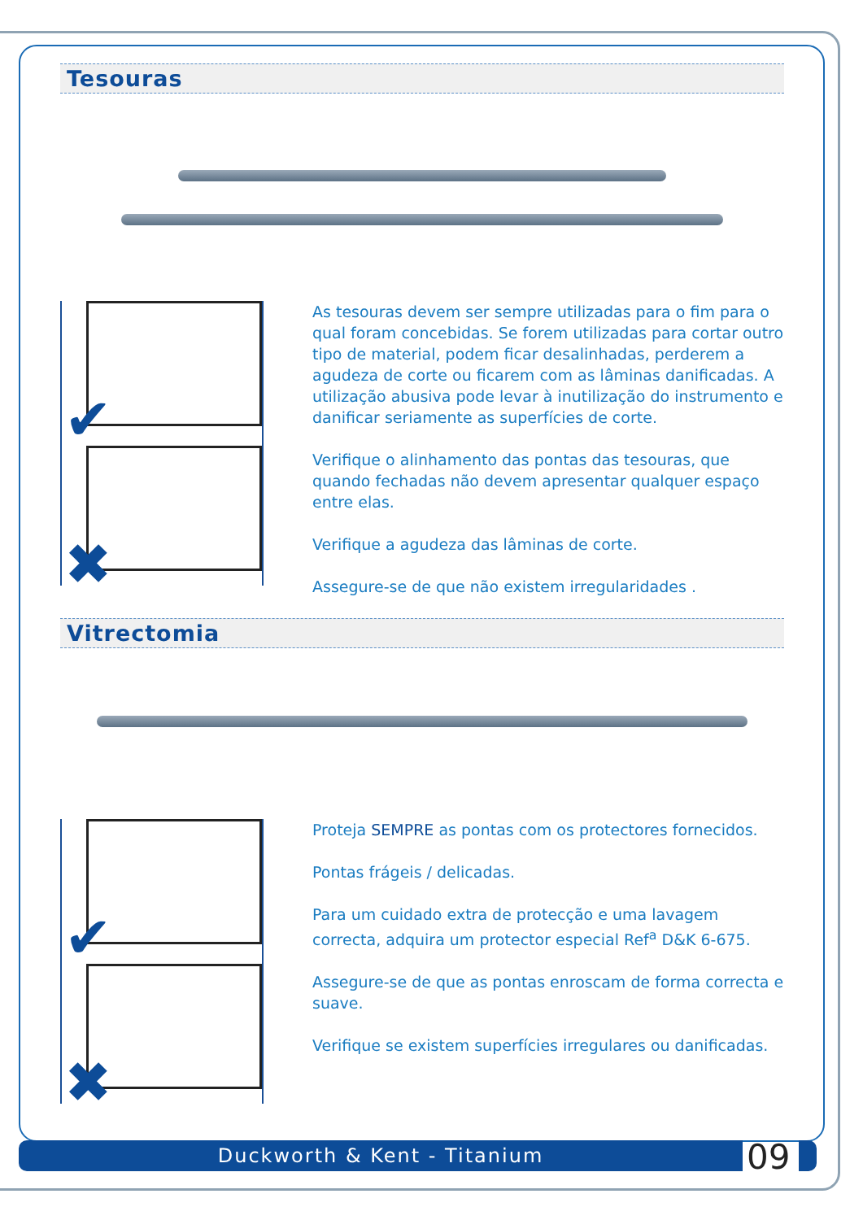Tesouras
✔
✖
As tesouras devem ser sempre utilizadas para o fim para o qual foram concebidas. Se forem utilizadas para cortar outro tipo de material, podem ficar desalinhadas, perderem a agudeza de corte ou ficarem com as lâminas danificadas. A utilização abusiva pode levar à inutilização do instrumento e danificar seriamente as superfícies de corte.
Verifique o alinhamento das pontas das tesouras, que quando fechadas não devem apresentar qualquer espaço entre elas.
Verifique a agudeza das lâminas de corte.
Assegure-se de que não existem irregularidades .
Vitrectomia
✔
✖
Proteja SEMPRE as pontas com os protectores fornecidos.
Pontas frágeis / delicadas.
Para um cuidado extra de protecção e uma lavagem correcta, adquira um protector especial Ref<sup>a</sup> D&K 6-675.
Assegure-se de que as pontas enroscam de forma correcta e suave.
Verifique se existem superfícies irregulares ou danificadas.
Duckworth & Kent - Titanium 09